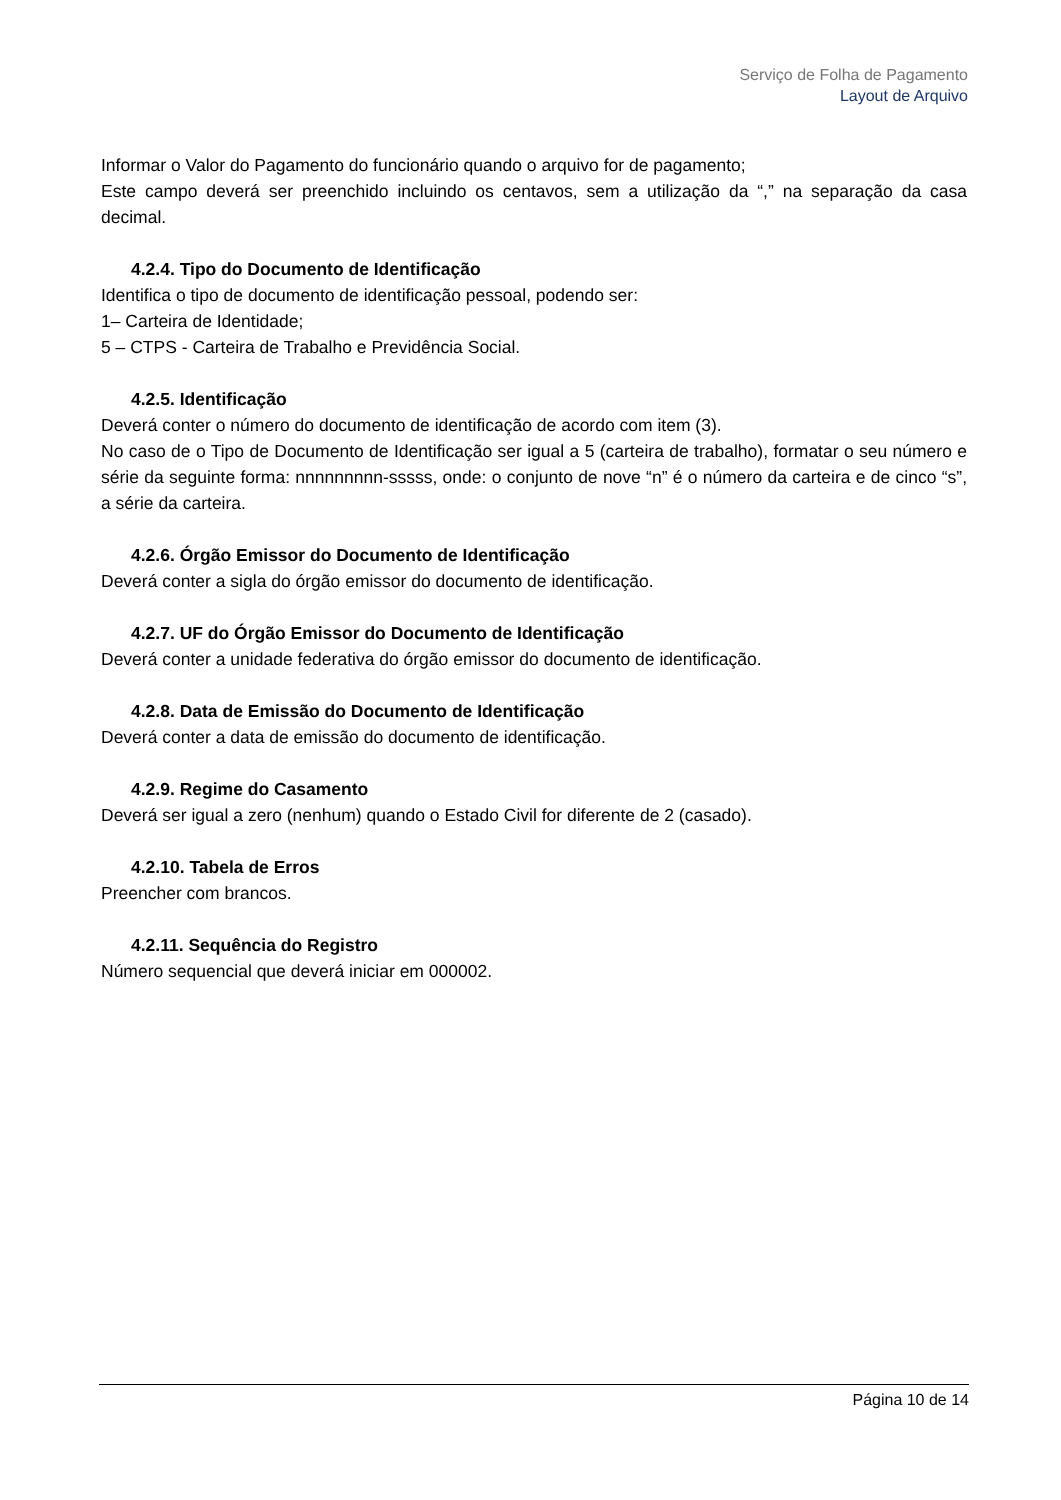Serviço de Folha de Pagamento
Layout de Arquivo
Informar o Valor do Pagamento do funcionário quando o arquivo for de pagamento;
Este campo deverá ser preenchido incluindo os centavos, sem a utilização da “,” na separação da casa decimal.
4.2.4. Tipo do Documento de Identificação
Identifica o tipo de documento de identificação pessoal, podendo ser:
1– Carteira de Identidade;
5 – CTPS - Carteira de Trabalho e Previdência Social.
4.2.5. Identificação
Deverá conter o número do documento de identificação de acordo com item (3).
No caso de o Tipo de Documento de Identificação ser igual a 5 (carteira de trabalho), formatar o seu número e série da seguinte forma: nnnnnnnnn-sssss, onde: o conjunto de nove “n” é o número da carteira e de cinco “s”, a série da carteira.
4.2.6. Órgão Emissor do Documento de Identificação
Deverá conter a sigla do órgão emissor do documento de identificação.
4.2.7. UF do Órgão Emissor do Documento de Identificação
Deverá conter a unidade federativa do órgão emissor do documento de identificação.
4.2.8. Data de Emissão do Documento de Identificação
Deverá conter a data de emissão do documento de identificação.
4.2.9. Regime do Casamento
Deverá ser igual a zero (nenhum) quando o Estado Civil for diferente de 2 (casado).
4.2.10. Tabela de Erros
Preencher com brancos.
4.2.11. Sequência do Registro
Número sequencial que deverá iniciar em 000002.
Página 10 de 14